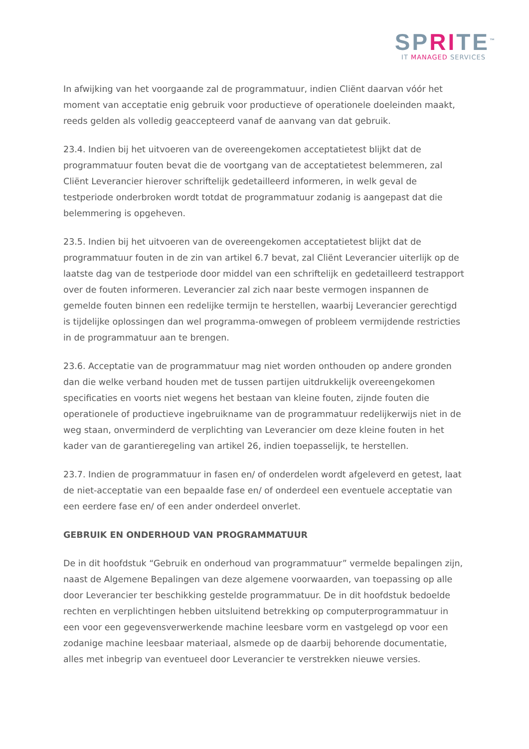SPRITE<sup>™</sup>
IT MANAGED SERVICES
In afwijking van het voorgaande zal de programmatuur, indien Cliënt daarvan vóór het moment van acceptatie enig gebruik voor productieve of operationele doeleinden maakt, reeds gelden als volledig geaccepteerd vanaf de aanvang van dat gebruik.
23.4. Indien bij het uitvoeren van de overeengekomen acceptatietest blijkt dat de programmatuur fouten bevat die de voortgang van de acceptatietest belemmeren, zal Cliënt Leverancier hierover schriftelijk gedetailleerd informeren, in welk geval de testperiode onderbroken wordt totdat de programmatuur zodanig is aangepast dat die belemmering is opgeheven.
23.5. Indien bij het uitvoeren van de overeengekomen acceptatietest blijkt dat de programmatuur fouten in de zin van artikel 6.7 bevat, zal Cliënt Leverancier uiterlijk op de laatste dag van de testperiode door middel van een schriftelijk en gedetailleerd testrapport over de fouten informeren. Leverancier zal zich naar beste vermogen inspannen de gemelde fouten binnen een redelijke termijn te herstellen, waarbij Leverancier gerechtigd is tijdelijke oplossingen dan wel programma-omwegen of probleem vermijdende restricties in de programmatuur aan te brengen.
23.6. Acceptatie van de programmatuur mag niet worden onthouden op andere gronden dan die welke verband houden met de tussen partijen uitdrukkelijk overeengekomen specificaties en voorts niet wegens het bestaan van kleine fouten, zijnde fouten die operationele of productieve ingebruikname van de programmatuur redelijkerwijs niet in de weg staan, onverminderd de verplichting van Leverancier om deze kleine fouten in het kader van de garantieregeling van artikel 26, indien toepasselijk, te herstellen.
23.7. Indien de programmatuur in fasen en/ of onderdelen wordt afgeleverd en getest, laat de niet-acceptatie van een bepaalde fase en/ of onderdeel een eventuele acceptatie van een eerdere fase en/ of een ander onderdeel onverlet.
GEBRUIK EN ONDERHOUD VAN PROGRAMMATUUR
De in dit hoofdstuk “Gebruik en onderhoud van programmatuur” vermelde bepalingen zijn, naast de Algemene Bepalingen van deze algemene voorwaarden, van toepassing op alle door Leverancier ter beschikking gestelde programmatuur. De in dit hoofdstuk bedoelde rechten en verplichtingen hebben uitsluitend betrekking op computerprogrammatuur in een voor een gegevensverwerkende machine leesbare vorm en vastgelegd op voor een zodanige machine leesbaar materiaal, alsmede op de daarbij behorende documentatie, alles met inbegrip van eventueel door Leverancier te verstrekken nieuwe versies.